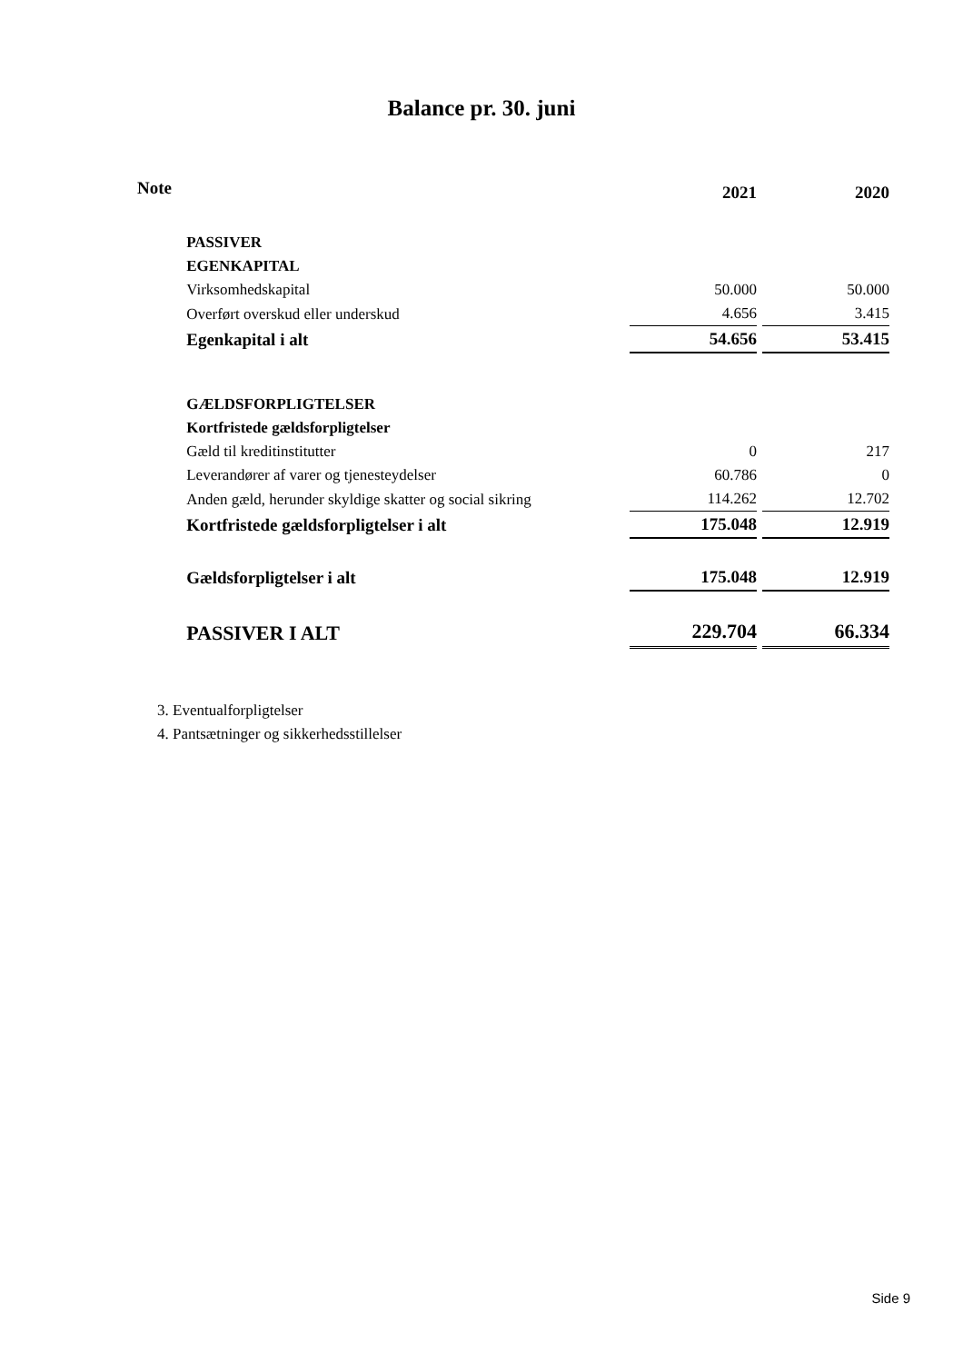Balance pr. 30. juni
| Note | | 2021 | 2020 |
| | PASSIVER | | |
| | EGENKAPITAL | | |
| | Virksomhedskapital | 50.000 | 50.000 |
| | Overført overskud eller underskud | 4.656 | 3.415 |
| | Egenkapital i alt | 54.656 | 53.415 |
| | GÆLDSFORPLIGTELSER | | |
| | Kortfristede gældsforpligtelser | | |
| | Gæld til kreditinstitutter | 0 | 217 |
| | Leverandører af varer og tjenesteydelser | 60.786 | 0 |
| | Anden gæld, herunder skyldige skatter og social sikring | 114.262 | 12.702 |
| | Kortfristede gældsforpligtelser i alt | 175.048 | 12.919 |
| | Gældsforpligtelser i alt | 175.048 | 12.919 |
| | PASSIVER I ALT | 229.704 | 66.334 |
3. Eventualforpligtelser
4. Pantsætninger og sikkerhedsstillelser
Side 9